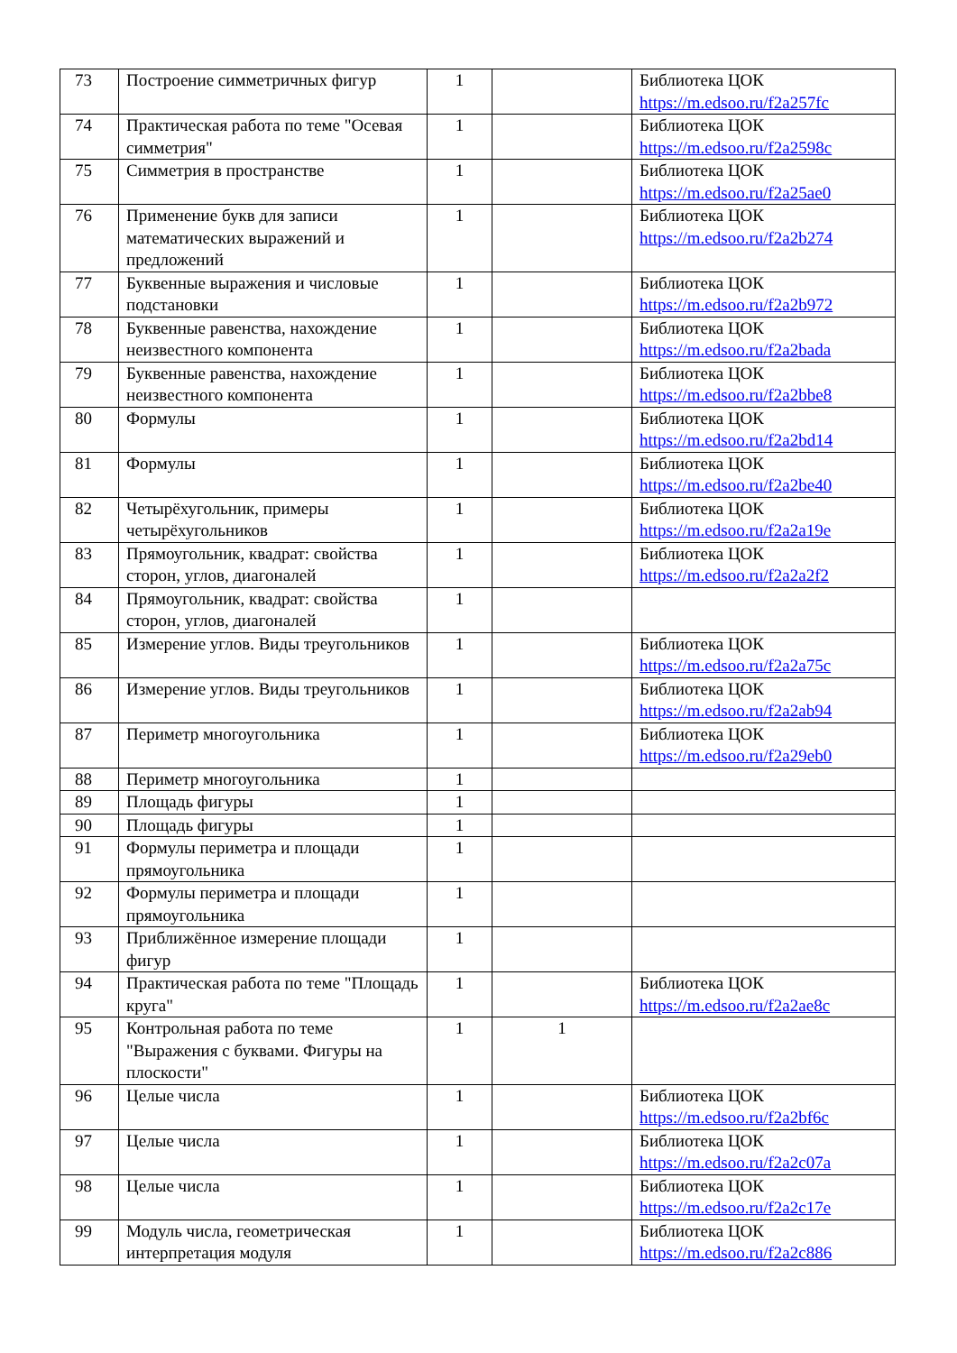| 73 | Построение симметричных фигур | 1 | | Библиотека ЦОК https://m.edsoo.ru/f2a257fc |
| 74 | Практическая работа по теме "Осевая симметрия" | 1 | | Библиотека ЦОК https://m.edsoo.ru/f2a2598c |
| 75 | Симметрия в пространстве | 1 | | Библиотека ЦОК https://m.edsoo.ru/f2a25ae0 |
| 76 | Применение букв для записи математических выражений и предложений | 1 | | Библиотека ЦОК https://m.edsoo.ru/f2a2b274 |
| 77 | Буквенные выражения и числовые подстановки | 1 | | Библиотека ЦОК https://m.edsoo.ru/f2a2b972 |
| 78 | Буквенные равенства, нахождение неизвестного компонента | 1 | | Библиотека ЦОК https://m.edsoo.ru/f2a2bada |
| 79 | Буквенные равенства, нахождение неизвестного компонента | 1 | | Библиотека ЦОК https://m.edsoo.ru/f2a2bbe8 |
| 80 | Формулы | 1 | | Библиотека ЦОК https://m.edsoo.ru/f2a2bd14 |
| 81 | Формулы | 1 | | Библиотека ЦОК https://m.edsoo.ru/f2a2be40 |
| 82 | Четырёхугольник, примеры четырёхугольников | 1 | | Библиотека ЦОК https://m.edsoo.ru/f2a2a19e |
| 83 | Прямоугольник, квадрат: свойства сторон, углов, диагоналей | 1 | | Библиотека ЦОК https://m.edsoo.ru/f2a2a2f2 |
| 84 | Прямоугольник, квадрат: свойства сторон, углов, диагоналей | 1 | | |
| 85 | Измерение углов. Виды треугольников | 1 | | Библиотека ЦОК https://m.edsoo.ru/f2a2a75c |
| 86 | Измерение углов. Виды треугольников | 1 | | Библиотека ЦОК https://m.edsoo.ru/f2a2ab94 |
| 87 | Периметр многоугольника | 1 | | Библиотека ЦОК https://m.edsoo.ru/f2a29eb0 |
| 88 | Периметр многоугольника | 1 | | |
| 89 | Площадь фигуры | 1 | | |
| 90 | Площадь фигуры | 1 | | |
| 91 | Формулы периметра и площади прямоугольника | 1 | | |
| 92 | Формулы периметра и площади прямоугольника | 1 | | |
| 93 | Приближённое измерение площади фигур | 1 | | |
| 94 | Практическая работа по теме "Площадь круга" | 1 | | Библиотека ЦОК https://m.edsoo.ru/f2a2ae8c |
| 95 | Контрольная работа по теме "Выражения с буквами. Фигуры на плоскости" | 1 | 1 | |
| 96 | Целые числа | 1 | | Библиотека ЦОК https://m.edsoo.ru/f2a2bf6c |
| 97 | Целые числа | 1 | | Библиотека ЦОК https://m.edsoo.ru/f2a2c07a |
| 98 | Целые числа | 1 | | Библиотека ЦОК https://m.edsoo.ru/f2a2c17e |
| 99 | Модуль числа, геометрическая интерпретация модуля | 1 | | Библиотека ЦОК https://m.edsoo.ru/f2a2c886 |